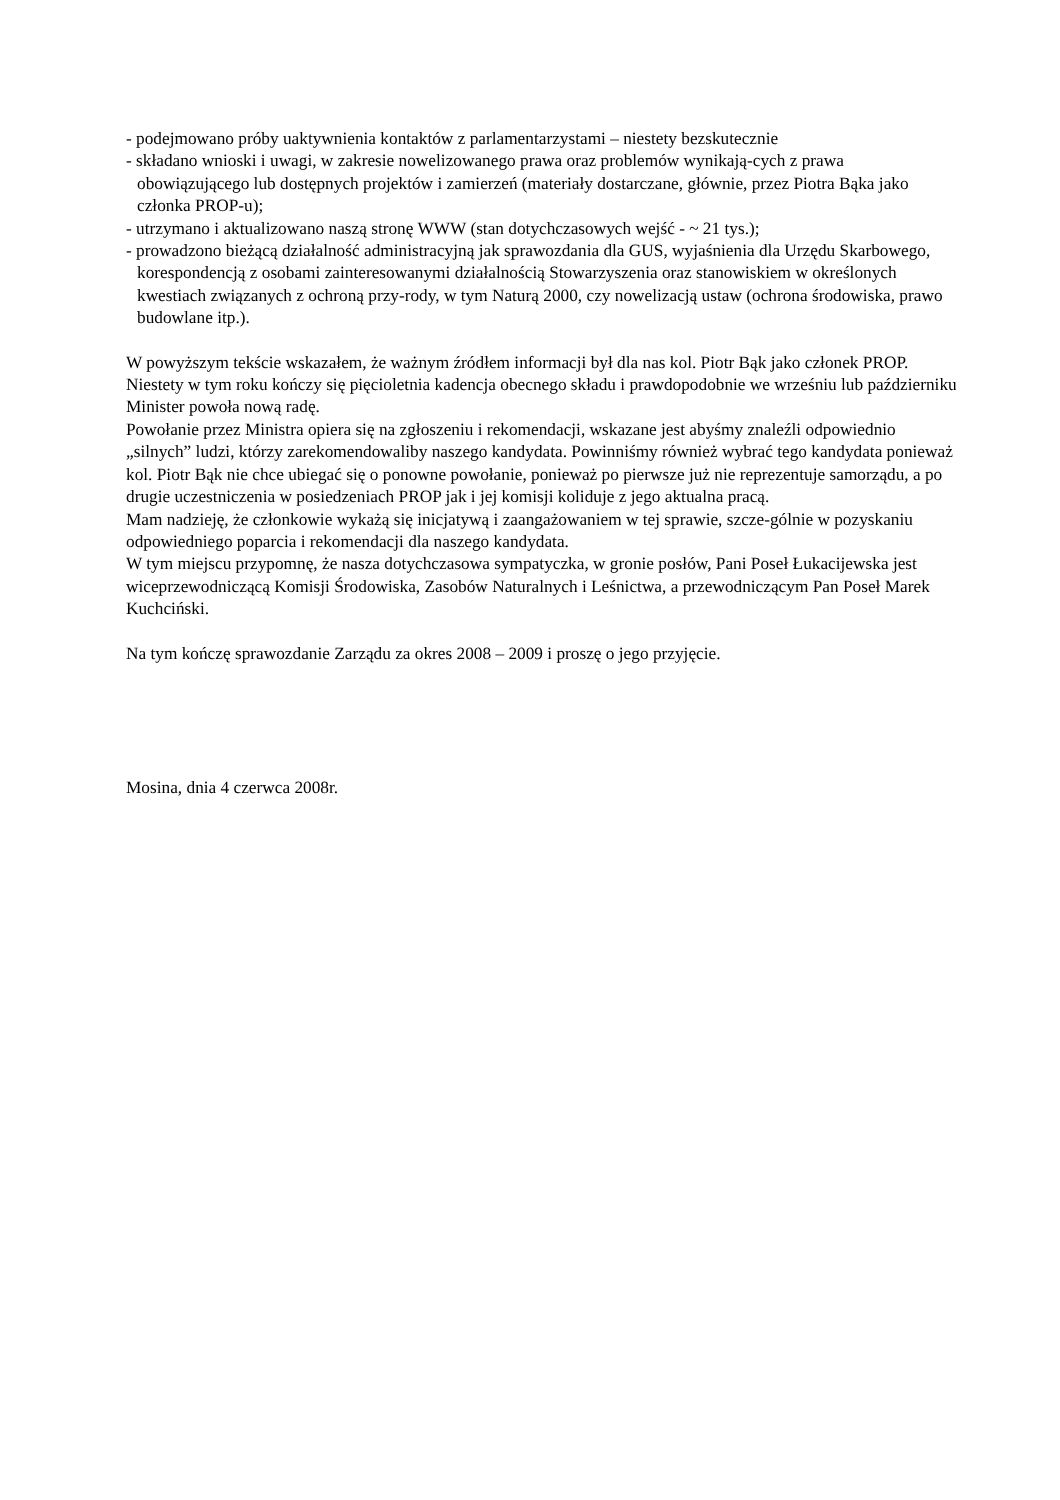- podejmowano próby uaktywnienia kontaktów z parlamentarzystami – niestety bezskutecznie
- składano wnioski i uwagi, w zakresie nowelizowanego prawa oraz problemów wynikają-cych z prawa obowiązującego lub dostępnych projektów i zamierzeń (materiały dostarczane, głównie, przez Piotra Bąka jako członka PROP-u);
- utrzymano i aktualizowano naszą stronę WWW (stan dotychczasowych wejść - ~ 21 tys.);
- prowadzono bieżącą działalność administracyjną jak sprawozdania dla GUS, wyjaśnienia dla Urzędu Skarbowego, korespondencją z osobami zainteresowanymi działalnością Stowarzyszenia oraz stanowiskiem w określonych kwestiach związanych z ochroną przy-rody, w tym Naturą 2000, czy nowelizacją ustaw (ochrona środowiska, prawo budowlane itp.).
W powyższym tekście wskazałem, że ważnym źródłem informacji był dla nas kol. Piotr Bąk jako członek PROP. Niestety w tym roku kończy się pięcioletnia kadencja obecnego składu i prawdopodobnie we wrześniu lub październiku Minister powoła nową radę.
Powołanie przez Ministra opiera się na zgłoszeniu i rekomendacji, wskazane jest abyśmy znaleźli odpowiednio „silnych” ludzi, którzy zarekomendowaliby naszego kandydata. Powinniśmy również wybrać tego kandydata ponieważ kol. Piotr Bąk nie chce ubiegać się o ponowne powołanie, ponieważ po pierwsze już nie reprezentuje samorządu, a po drugie uczestniczenia w posiedzeniach PROP jak i jej komisji koliduje z jego aktualna pracą.
Mam nadzieję, że członkowie wykażą się inicjatywą i zaangażowaniem w tej sprawie, szcze-gólnie w pozyskaniu odpowiedniego poparcia i rekomendacji dla naszego kandydata.
W tym miejscu przypomnę, że nasza dotychczasowa sympatyczka, w gronie posłów, Pani Poseł Łukacijewska jest wiceprzewodniczącą Komisji Środowiska, Zasobów Naturalnych i Leśnictwa, a przewodniczącym Pan Poseł Marek Kuchciński.
Na tym kończę sprawozdanie Zarządu za okres 2008 – 2009 i proszę o jego przyjęcie.
Mosina, dnia 4 czerwca 2008r.